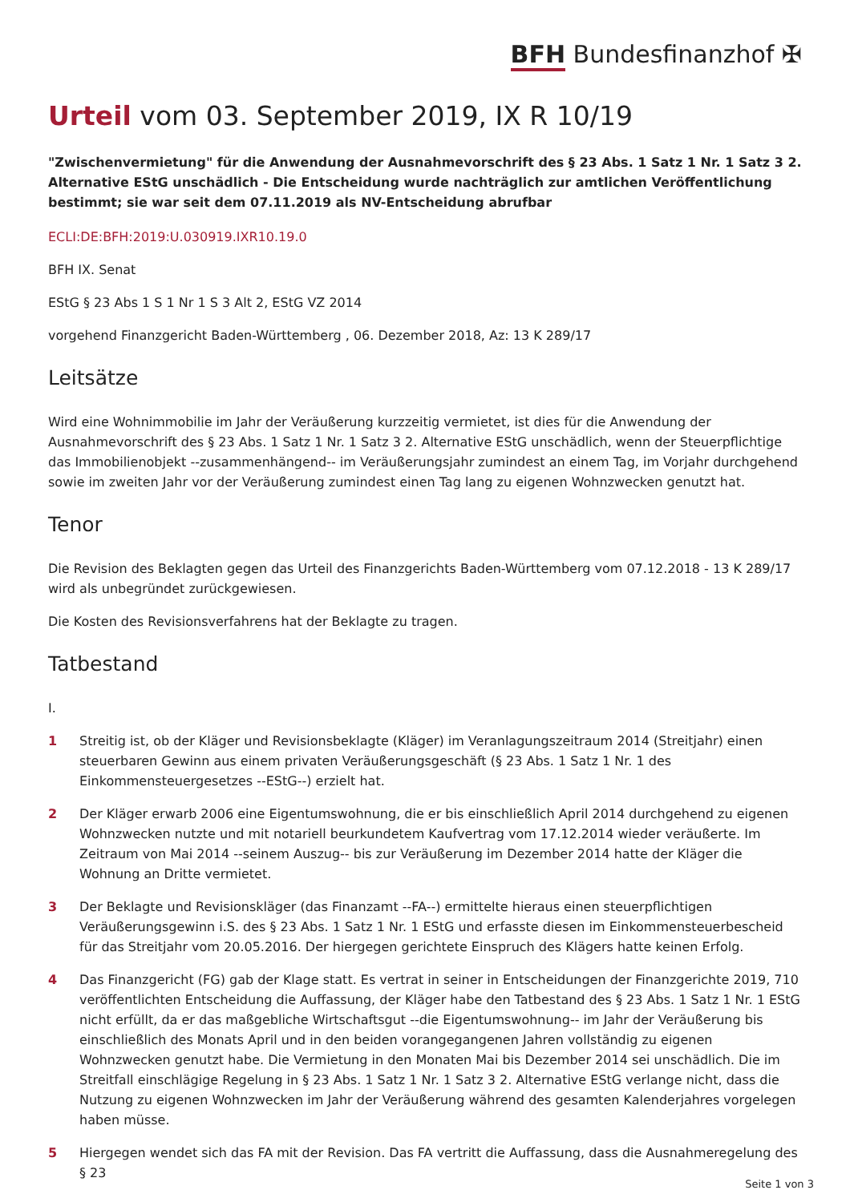BFH Bundesfinanzhof ✠
Urteil vom 03. September 2019, IX R 10/19
"Zwischenvermietung" für die Anwendung der Ausnahmevorschrift des § 23 Abs. 1 Satz 1 Nr. 1 Satz 3 2. Alternative EStG unschädlich - Die Entscheidung wurde nachträglich zur amtlichen Veröffentlichung bestimmt; sie war seit dem 07.11.2019 als NV-Entscheidung abrufbar
ECLI:DE:BFH:2019:U.030919.IXR10.19.0
BFH IX. Senat
EStG § 23 Abs 1 S 1 Nr 1 S 3 Alt 2, EStG VZ 2014
vorgehend Finanzgericht Baden-Württemberg , 06. Dezember 2018, Az: 13 K 289/17
Leitsätze
Wird eine Wohnimmobilie im Jahr der Veräußerung kurzzeitig vermietet, ist dies für die Anwendung der Ausnahmevorschrift des § 23 Abs. 1 Satz 1 Nr. 1 Satz 3 2. Alternative EStG unschädlich, wenn der Steuerpflichtige das Immobilienobjekt --zusammenhängend-- im Veräußerungsjahr zumindest an einem Tag, im Vorjahr durchgehend sowie im zweiten Jahr vor der Veräußerung zumindest einen Tag lang zu eigenen Wohnzwecken genutzt hat.
Tenor
Die Revision des Beklagten gegen das Urteil des Finanzgerichts Baden-Württemberg vom 07.12.2018 - 13 K 289/17 wird als unbegründet zurückgewiesen.
Die Kosten des Revisionsverfahrens hat der Beklagte zu tragen.
Tatbestand
I.
1 Streitig ist, ob der Kläger und Revisionsbeklagte (Kläger) im Veranlagungszeitraum 2014 (Streitjahr) einen steuerbaren Gewinn aus einem privaten Veräußerungsgeschäft (§ 23 Abs. 1 Satz 1 Nr. 1 des Einkommensteuergesetzes --EStG--) erzielt hat.
2 Der Kläger erwarb 2006 eine Eigentumswohnung, die er bis einschließlich April 2014 durchgehend zu eigenen Wohnzwecken nutzte und mit notariell beurkundetem Kaufvertrag vom 17.12.2014 wieder veräußerte. Im Zeitraum von Mai 2014 --seinem Auszug-- bis zur Veräußerung im Dezember 2014 hatte der Kläger die Wohnung an Dritte vermietet.
3 Der Beklagte und Revisionskläger (das Finanzamt --FA--) ermittelte hieraus einen steuerpflichtigen Veräußerungsgewinn i.S. des § 23 Abs. 1 Satz 1 Nr. 1 EStG und erfasste diesen im Einkommensteuerbescheid für das Streitjahr vom 20.05.2016. Der hiergegen gerichtete Einspruch des Klägers hatte keinen Erfolg.
4 Das Finanzgericht (FG) gab der Klage statt. Es vertrat in seiner in Entscheidungen der Finanzgerichte 2019, 710 veröffentlichten Entscheidung die Auffassung, der Kläger habe den Tatbestand des § 23 Abs. 1 Satz 1 Nr. 1 EStG nicht erfüllt, da er das maßgebliche Wirtschaftsgut --die Eigentumswohnung-- im Jahr der Veräußerung bis einschließlich des Monats April und in den beiden vorangegangenen Jahren vollständig zu eigenen Wohnzwecken genutzt habe. Die Vermietung in den Monaten Mai bis Dezember 2014 sei unschädlich. Die im Streitfall einschlägige Regelung in § 23 Abs. 1 Satz 1 Nr. 1 Satz 3 2. Alternative EStG verlange nicht, dass die Nutzung zu eigenen Wohnzwecken im Jahr der Veräußerung während des gesamten Kalenderjahres vorgelegen haben müsse.
5 Hiergegen wendet sich das FA mit der Revision. Das FA vertritt die Auffassung, dass die Ausnahmeregelung des § 23
Seite 1 von 3